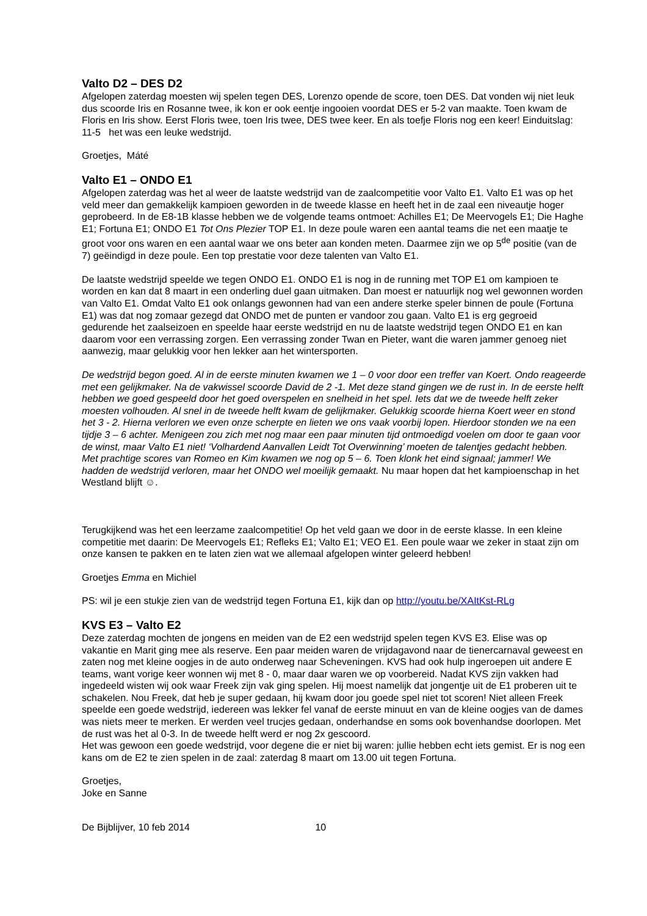Valto D2 – DES D2
Afgelopen zaterdag moesten wij spelen tegen DES, Lorenzo opende de score, toen DES. Dat vonden wij niet leuk dus scoorde Iris en Rosanne twee, ik kon er ook eentje ingooien voordat DES er 5-2 van maakte. Toen kwam de Floris en Iris show. Eerst Floris twee, toen Iris twee, DES twee keer. En als toefje Floris nog een keer! Einduitslag: 11-5 het was een leuke wedstrijd.
Groetjes, Máté
Valto E1 – ONDO E1
Afgelopen zaterdag was het al weer de laatste wedstrijd van de zaalcompetitie voor Valto E1. Valto E1 was op het veld meer dan gemakkelijk kampioen geworden in de tweede klasse en heeft het in de zaal een niveautje hoger geprobeerd. In de E8-1B klasse hebben we de volgende teams ontmoet: Achilles E1; De Meervogels E1; Die Haghe E1; Fortuna E1; ONDO E1 Tot Ons Plezier TOP E1. In deze poule waren een aantal teams die net een maatje te groot voor ons waren en een aantal waar we ons beter aan konden meten. Daarmee zijn we op 5<sup>de</sup> positie (van de 7) geëindigd in deze poule. Een top prestatie voor deze talenten van Valto E1.
De laatste wedstrijd speelde we tegen ONDO E1. ONDO E1 is nog in de running met TOP E1 om kampioen te worden en kan dat 8 maart in een onderling duel gaan uitmaken. Dan moest er natuurlijk nog wel gewonnen worden van Valto E1. Omdat Valto E1 ook onlangs gewonnen had van een andere sterke speler binnen de poule (Fortuna E1) was dat nog zomaar gezegd dat ONDO met de punten er vandoor zou gaan. Valto E1 is erg gegroeid gedurende het zaalseizoen en speelde haar eerste wedstrijd en nu de laatste wedstrijd tegen ONDO E1 en kan daarom voor een verrassing zorgen. Een verrassing zonder Twan en Pieter, want die waren jammer genoeg niet aanwezig, maar gelukkig voor hen lekker aan het wintersporten.
De wedstrijd begon goed. Al in de eerste minuten kwamen we 1 – 0 voor door een treffer van Koert. Ondo reageerde met een gelijkmaker. Na de vakwissel scoorde David de 2 -1. Met deze stand gingen we de rust in. In de eerste helft hebben we goed gespeeld door het goed overspelen en snelheid in het spel. Iets dat we de tweede helft zeker moesten volhouden. Al snel in de tweede helft kwam de gelijkmaker. Gelukkig scoorde hierna Koert weer en stond het 3 - 2. Hierna verloren we even onze scherpte en lieten we ons vaak voorbij lopen. Hierdoor stonden we na een tijdje 3 – 6 achter. Menigeen zou zich met nog maar een paar minuten tijd ontmoedigd voelen om door te gaan voor de winst, maar Valto E1 niet! ‘Volhardend Aanvallen Leidt Tot Overwinning’ moeten de talentjes gedacht hebben. Met prachtige scores van Romeo en Kim kwamen we nog op 5 – 6. Toen klonk het eind signaal; jammer! We hadden de wedstrijd verloren, maar het ONDO wel moeilijk gemaakt. Nu maar hopen dat het kampioenschap in het Westland blijft ☺.
Terugkijkend was het een leerzame zaalcompetitie! Op het veld gaan we door in de eerste klasse. In een kleine competitie met daarin: De Meervogels E1; Refleks E1; Valto E1; VEO E1. Een poule waar we zeker in staat zijn om onze kansen te pakken en te laten zien wat we allemaal afgelopen winter geleerd hebben!
Groetjes Emma en Michiel
PS: wil je een stukje zien van de wedstrijd tegen Fortuna E1, kijk dan op http://youtu.be/XAItKst-RLg
KVS E3 – Valto E2
Deze zaterdag mochten de jongens en meiden van de E2 een wedstrijd spelen tegen KVS E3. Elise was op vakantie en Marit ging mee als reserve. Een paar meiden waren de vrijdagavond naar de tienercarnaval geweest en zaten nog met kleine oogjes in de auto onderweg naar Scheveningen. KVS had ook hulp ingeroepen uit andere E teams, want vorige keer wonnen wij met 8 - 0, maar daar waren we op voorbereid. Nadat KVS zijn vakken had ingedeeld wisten wij ook waar Freek zijn vak ging spelen. Hij moest namelijk dat jongentje uit de E1 proberen uit te schakelen. Nou Freek, dat heb je super gedaan, hij kwam door jou goede spel niet tot scoren! Niet alleen Freek speelde een goede wedstrijd, iedereen was lekker fel vanaf de eerste minuut en van de kleine oogjes van de dames was niets meer te merken. Er werden veel trucjes gedaan, onderhandse en soms ook bovenhandse doorlopen. Met de rust was het al 0-3. In de tweede helft werd er nog 2x gescoord.
Het was gewoon een goede wedstrijd, voor degene die er niet bij waren: jullie hebben echt iets gemist. Er is nog een kans om de E2 te zien spelen in de zaal: zaterdag 8 maart om 13.00 uit tegen Fortuna.
Groetjes,
Joke en Sanne
De Bijblijver, 10 feb 2014 10